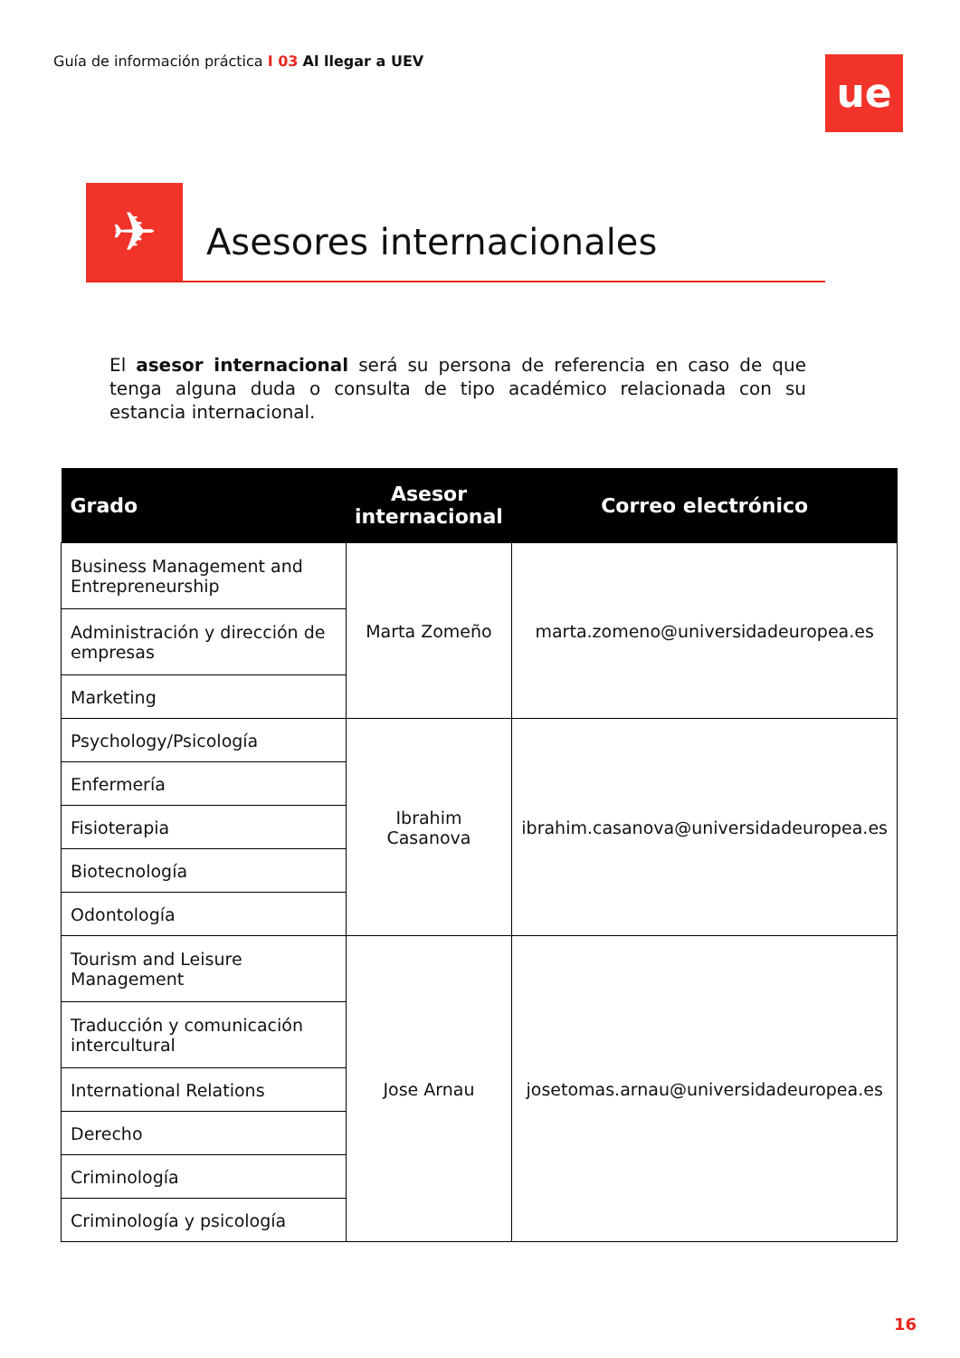Guía de información práctica I 03 Al llegar a UEV
ue
✈ Asesores internacionales
El asesor internacional será su persona de referencia en caso de que tenga alguna duda o consulta de tipo académico relacionada con su estancia internacional.
| Grado | Asesor internacional | Correo electrónico |
| --- | --- | --- |
| Business Management and Entrepreneurship | Marta Zomeño | marta.zomeno@universidadeuropea.es |
| Administración y dirección de empresas | | |
| Marketing | | |
| Psychology/Psicología | Ibrahim Casanova | ibrahim.casanova@universidadeuropea.es |
| Enfermería | | |
| Fisioterapia | | |
| Biotecnología | | |
| Odontología | | |
| Tourism and Leisure Management | Jose Arnau | josetomas.arnau@universidadeuropea.es |
| Traducción y comunicación intercultural | | |
| International Relations | | |
| Derecho | | |
| Criminología | | |
| Criminología y psicología | | |
16